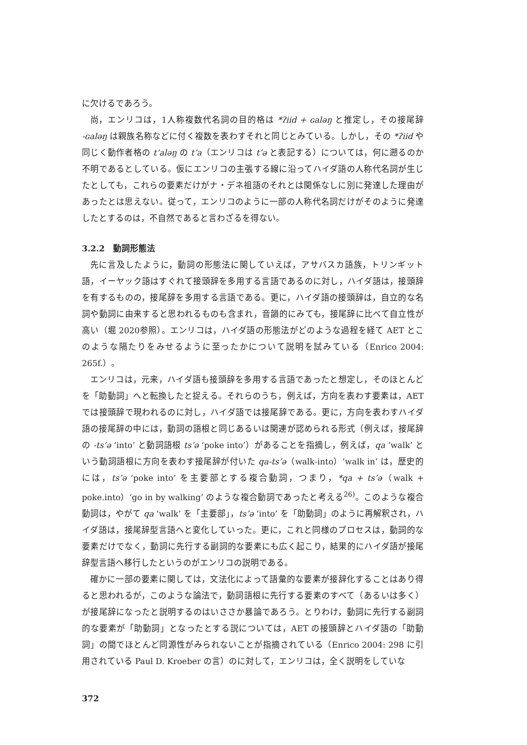に欠けるであろう。
尚，エンリコは，1人称複数代名詞の目的格は *ʔiid + ɢaləŋ と推定し，その接尾辞 -ɢaləŋ は親族名称などに付く複数を表わすそれと同じとみている。しかし，その *ʔiid や同じく動作者格の t’aləŋ の t’a（エンリコは t’ə と表記する）については，何に遡るのか不明であるとしている。仮にエンリコの主張する線に沿ってハイダ語の人称代名詞が生じたとしても，これらの要素だけがナ・デネ祖語のそれとは関係なしに別に発達した理由があったとは思えない。従って，エンリコのように一部の人称代名詞だけがそのように発達したとするのは，不自然であると言わざるを得ない。
3.2.2　動詞形態法
先に言及したように，動詞の形態法に関していえば，アサバスカ語族，トリンギット語，イーヤック語はすぐれて接頭辞を多用する言語であるのに対し，ハイダ語は，接頭辞を有するものの，接尾辞を多用する言語である。更に，ハイダ語の接頭辞は，自立的な名詞や動詞に由来すると思われるものも含まれ，音韻的にみても，接尾辞に比べて自立性が高い（堀 2020参照）。エンリコは，ハイダ語の形態法がどのような過程を経て AET とこのような隔たりをみせるように至ったかについて説明を試みている（Enrico 2004: 265f.）。
エンリコは，元来，ハイダ語も接頭辞を多用する言語であったと想定し，そのほとんどを「助動詞」へと転換したと捉える。それらのうち，例えば，方向を表わす要素は，AET では接頭辞で現われるのに対し，ハイダ語では接尾辞である。更に，方向を表わすハイダ語の接尾辞の中には，動詞の語根と同じあるいは関連が認められる形式（例えば，接尾辞の -ts’ə ‘into’ と動詞語根 ts’ə ‘poke into’）があることを指摘し，例えば，qa ‘walk’ という動詞語根に方向を表わす接尾辞が付いた qa-ts’ə（walk-into）‘walk in’ は，歴史的には，ts’ə ‘poke into’ を主要部とする複合動詞，つまり，*qa + ts’ə（walk + poke.into）‘go in by walking’ のような複合動詞であったと考える<sup>26)</sup>。このような複合動詞は，やがて qa ‘walk’ を「主要部」，ts’ə ‘into’ を「助動詞」のように再解釈され，ハイダ語は，接尾辞型言語へと変化していった。更に，これと同様のプロセスは，動詞的な要素だけでなく，動詞に先行する副詞的な要素にも広く起こり，結果的にハイダ語が接尾辞型言語へ移行したというのがエンリコの説明である。
確かに一部の要素に関しては，文法化によって語彙的な要素が接辞化することはあり得ると思われるが，このような論法で，動詞語根に先行する要素のすべて（あるいは多く）が接尾辞になったと説明するのはいささか暴論であろう。とりわけ，動詞に先行する副詞的な要素が「助動詞」となったとする説については，AET の接頭辞とハイダ語の「助動詞」の間でほとんど同源性がみられないことが指摘されている（Enrico 2004: 298 に引用されている Paul D. Kroeber の言）のに対して，エンリコは，全く説明をしていな
372